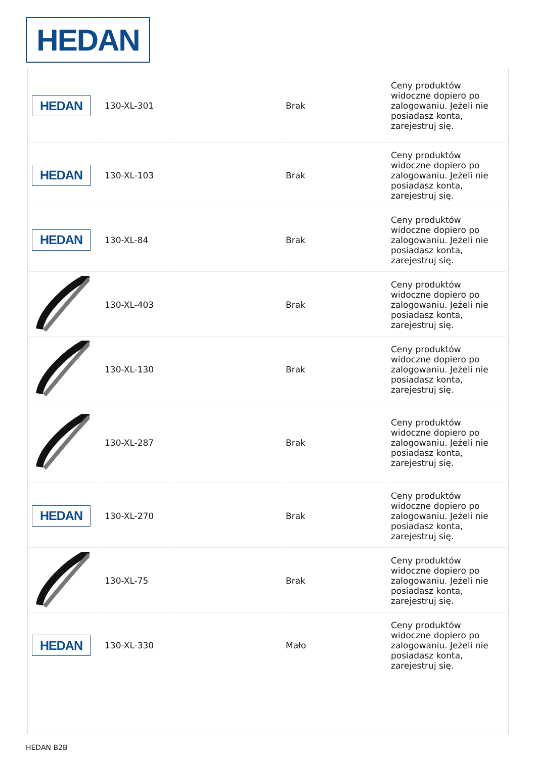HEDAN
| HEDAN | 130-XL-301 | | Brak | Ceny produktów widoczne dopiero po zalogowaniu. Jeżeli nie posiadasz konta, zarejestruj się. |
| HEDAN | 130-XL-103 | | Brak | Ceny produktów widoczne dopiero po zalogowaniu. Jeżeli nie posiadasz konta, zarejestruj się. |
| HEDAN | 130-XL-84 | | Brak | Ceny produktów widoczne dopiero po zalogowaniu. Jeżeli nie posiadasz konta, zarejestruj się. |
| | 130-XL-403 | | Brak | Ceny produktów widoczne dopiero po zalogowaniu. Jeżeli nie posiadasz konta, zarejestruj się. |
| | 130-XL-130 | | Brak | Ceny produktów widoczne dopiero po zalogowaniu. Jeżeli nie posiadasz konta, zarejestruj się. |
| | 130-XL-287 | | Brak | Ceny produktów widoczne dopiero po zalogowaniu. Jeżeli nie posiadasz konta, zarejestruj się. |
| HEDAN | 130-XL-270 | | Brak | Ceny produktów widoczne dopiero po zalogowaniu. Jeżeli nie posiadasz konta, zarejestruj się. |
| | 130-XL-75 | | Brak | Ceny produktów widoczne dopiero po zalogowaniu. Jeżeli nie posiadasz konta, zarejestruj się. |
| HEDAN | 130-XL-330 | | Mało | Ceny produktów widoczne dopiero po zalogowaniu. Jeżeli nie posiadasz konta, zarejestruj się. |
HEDAN B2B